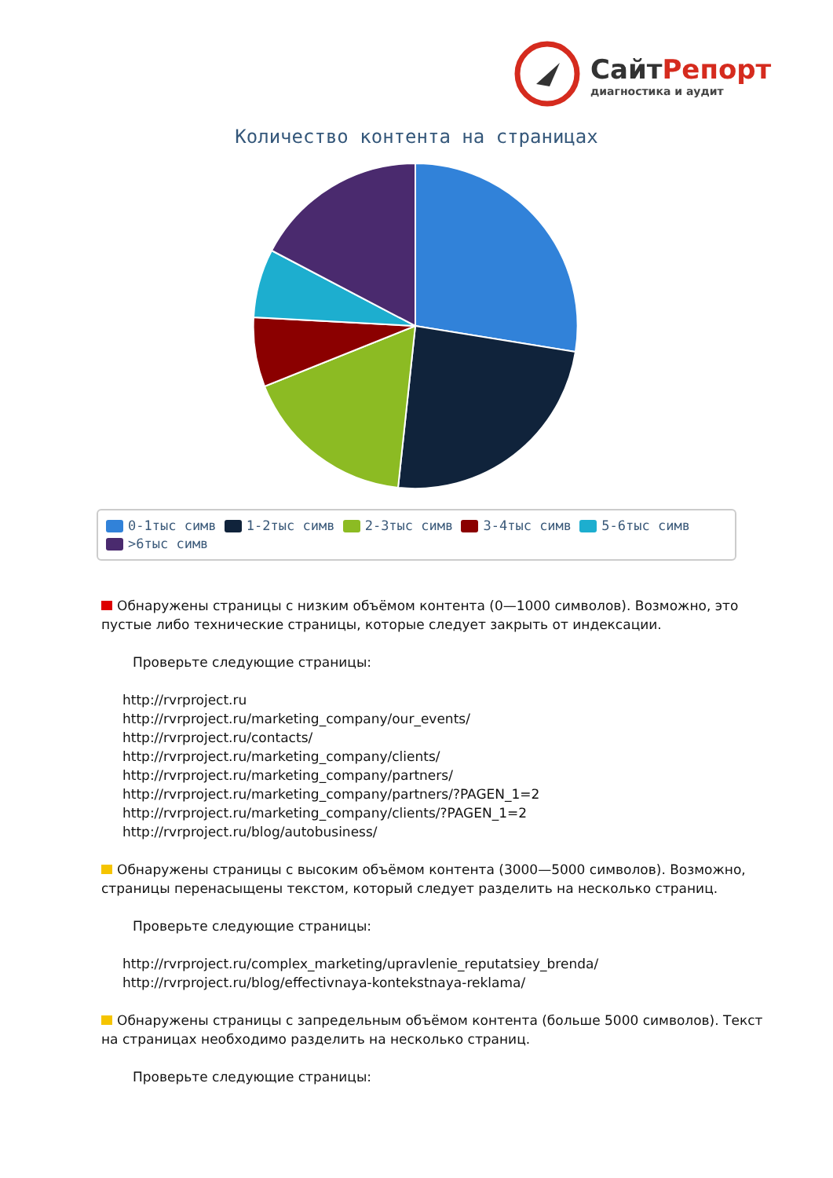СайтРепорт
диагностика и аудит
Количество контента на страницах
0-1тыс симв 1-2тыс симв 2-3тыс симв 3-4тыс симв 5-6тыс симв
>6тыс симв
Обнаружены страницы с низким объёмом контента (0—1000 символов). Возможно, это пустые либо технические страницы, которые следует закрыть от индексации.
Проверьте следующие страницы:
http://rvrproject.ru
http://rvrproject.ru/marketing_company/our_events/
http://rvrproject.ru/contacts/
http://rvrproject.ru/marketing_company/clients/
http://rvrproject.ru/marketing_company/partners/
http://rvrproject.ru/marketing_company/partners/?PAGEN_1=2
http://rvrproject.ru/marketing_company/clients/?PAGEN_1=2
http://rvrproject.ru/blog/autobusiness/
Обнаружены страницы с высоким объёмом контента (3000—5000 символов). Возможно, страницы перенасыщены текстом, который следует разделить на несколько страниц.
Проверьте следующие страницы:
http://rvrproject.ru/complex_marketing/upravlenie_reputatsiey_brenda/
http://rvrproject.ru/blog/effectivnaya-kontekstnaya-reklama/
Обнаружены страницы с запредельным объёмом контента (больше 5000 символов). Текст на страницах необходимо разделить на несколько страниц.
Проверьте следующие страницы: